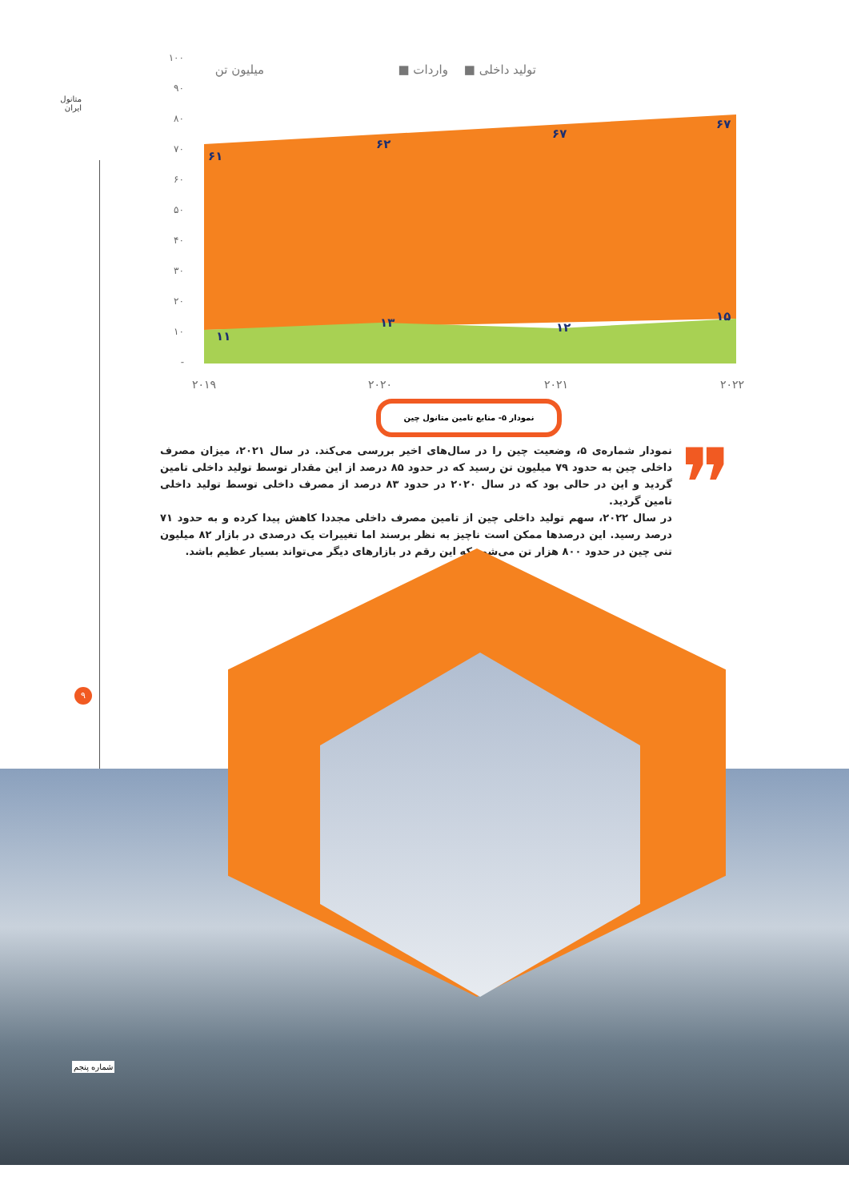متانول ایران
۹
۱۰۰
۹۰
۸۰
۷۰
۶۰
۵۰
۴۰
۳۰
۲۰
۱۰
-
۶۱
۶۲
۶۷
۶۷
۱۱
۱۳
۱۲
۱۵
۲۰۱۹
۲۰۲۰
۲۰۲۱
۲۰۲۲
تولید داخلی ■
واردات ■
میلیون تن
نمودار ۵- منابع تامین متانول چین
❞
نمودار شماره‌ی ۵، وضعیت چین را در سال‌های اخیر بررسی می‌کند. در سال ۲۰۲۱، میزان مصرف داخلی چین به حدود ۷۹ میلیون تن رسید که در حدود ۸۵ درصد از این مقدار توسط تولید داخلی تامین گردید و این در حالی بود که در سال ۲۰۲۰ در حدود ۸۳ درصد از مصرف داخلی توسط تولید داخلی تامین گردید.
در سال ۲۰۲۲، سهم تولید داخلی چین از تامین مصرف داخلی مجددا کاهش پیدا کرده و به حدود ۷۱ درصد رسید. این درصدها ممکن است ناچیز به نظر برسند اما تغییرات یک درصدی در بازار ۸۲ میلیون تنی چین در حدود ۸۰۰ هزار تن می‌شود که این رقم در بازارهای دیگر می‌تواند بسیار عظیم باشد.
شماره پنجم